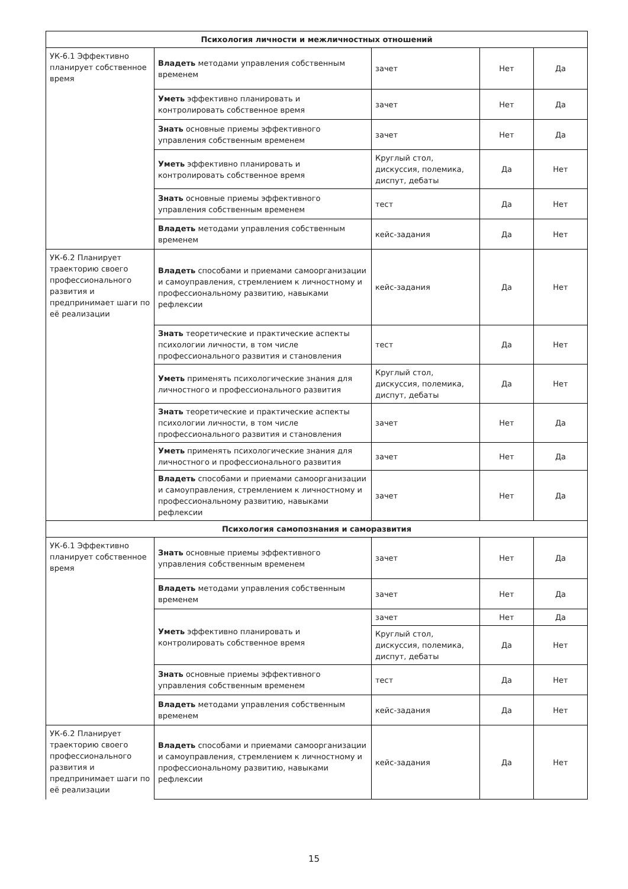| Психология личности и межличностных отношений | | | | |
| УК-6.1 Эффективно планирует собственное время | Владеть методами управления собственным временем | зачет | Нет | Да |
| | Уметь эффективно планировать и контролировать собственное время | зачет | Нет | Да |
| | Знать основные приемы эффективного управления собственным временем | зачет | Нет | Да |
| | Уметь эффективно планировать и контролировать собственное время | Круглый стол, дискуссия, полемика, диспут, дебаты | Да | Нет |
| | Знать основные приемы эффективного управления собственным временем | тест | Да | Нет |
| | Владеть методами управления собственным временем | кейс-задания | Да | Нет |
| УК-6.2 Планирует траекторию своего профессионального развития и предпринимает шаги по её реализации | Владеть способами и приемами самоорганизации и самоуправления, стремлением к личностному и профессиональному развитию, навыками рефлексии | кейс-задания | Да | Нет |
| | Знать теоретические и практические аспекты психологии личности, в том числе профессионального развития и становления | тест | Да | Нет |
| | Уметь применять психологические знания для личностного и профессионального развития | Круглый стол, дискуссия, полемика, диспут, дебаты | Да | Нет |
| | Знать теоретические и практические аспекты психологии личности, в том числе профессионального развития и становления | зачет | Нет | Да |
| | Уметь применять психологические знания для личностного и профессионального развития | зачет | Нет | Да |
| | Владеть способами и приемами самоорганизации и самоуправления, стремлением к личностному и профессиональному развитию, навыками рефлексии | зачет | Нет | Да |
| Психология самопознания и саморазвития | | | | |
| УК-6.1 Эффективно планирует собственное время | Знать основные приемы эффективного управления собственным временем | зачет | Нет | Да |
| | Владеть методами управления собственным временем | зачет | Нет | Да |
| | Уметь эффективно планировать и контролировать собственное время | зачет | Нет | Да |
| | | Круглый стол, дискуссия, полемика, диспут, дебаты | Да | Нет |
| | Знать основные приемы эффективного управления собственным временем | тест | Да | Нет |
| | Владеть методами управления собственным временем | кейс-задания | Да | Нет |
| УК-6.2 Планирует траекторию своего профессионального развития и предпринимает шаги по её реализации | Владеть способами и приемами самоорганизации и самоуправления, стремлением к личностному и профессиональному развитию, навыками рефлексии | кейс-задания | Да | Нет |
15